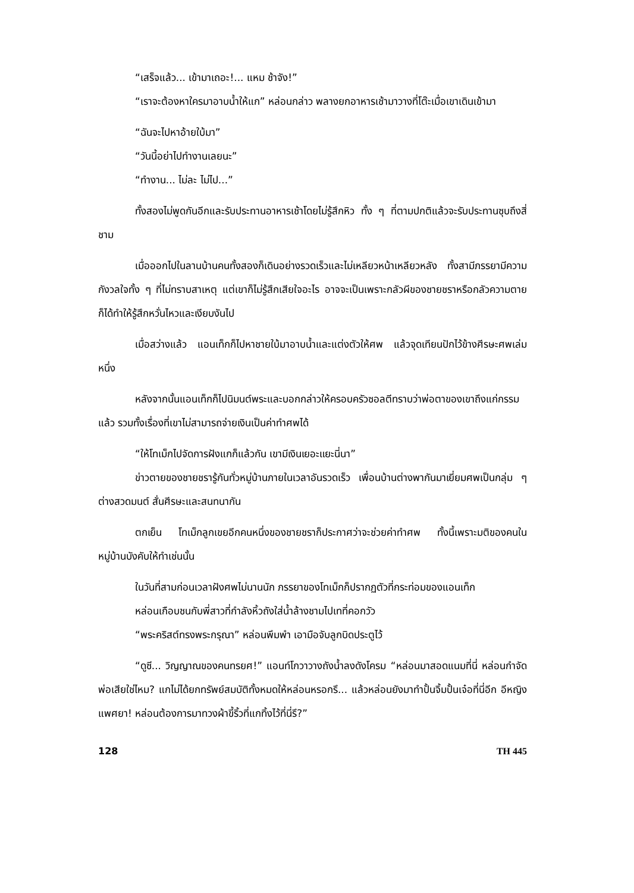“เสร็จแล้ว... เข้ามาเถอะ!... แหม ช้าจัง!”
“เราจะต้องหาใครมาอาบน้ำให้แก” หล่อนกล่าว พลางยกอาหารเช้ามาวางที่โต๊ะเมื่อเขาเดินเข้ามา
“ฉันจะไปหาอ้ายใบ้มา”
“วันนี้อย่าไปทำงานเลยนะ”
“ทำงาน... ไม่ละ ไม่ไป...”
ทั้งสองไม่พูดกันอีกและรับประทานอาหารเช้าโดยไม่รู้สึกหิว ทั้ง ๆ ที่ตามปกติแล้วจะรับประทานซุบถึงสี่ชาม
เมื่อออกไปในลานบ้านคนทั้งสองก็เดินอย่างรวดเร็วและไม่เหลียวหน้าเหลียวหลัง ทั้งสามีภรรยามีความกังวลใจทั้ง ๆ ที่ไม่ทราบสาเหตุ แต่เขาก็ไม่รู้สึกเสียใจอะไร อาจจะเป็นเพราะกลัวผีของชายชราหรือกลัวความตายก็ได้ทำให้รู้สึกหวั่นไหวและเงียบงันไป
เมื่อสว่างแล้ว แอนเท็กก็ไปหาชายใบ้มาอาบน้ำและแต่งตัวให้ศพ แล้วจุดเทียนปักไว้ข้างศีรษะศพเล่มหนึ่ง
หลังจากนั้นแอนเท็กก็ไปนิมนต์พระและบอกกล่าวให้ครอบครัวซอลตีทราบว่าพ่อตาของเขาถึงแก่กรรมแล้ว รวมทั้งเรื่องที่เขาไม่สามารถจ่ายเงินเป็นค่าทำศพได้
“ให้โทเม็กไปจัดการฝังแกก็แล้วกัน เขามีเงินเยอะแยะนี่นา”
ข่าวตายของชายชรารู้กันทั่วหมู่บ้านภายในเวลาอันรวดเร็ว เพื่อนบ้านต่างพากันมาเยี่ยมศพเป็นกลุ่ม ๆ ต่างสวดมนต์ สั่นศีรษะและสนทนากัน
ตกเย็น โทเม็กลูกเขยอีกคนหนึ่งของชายชราก็ประกาศว่าจะช่วยค่าทำศพ ทั้งนี้เพราะมติของคนในหมู่บ้านบังคับให้ทำเช่นนั้น
ในวันที่สามก่อนเวลาฝังศพไม่นานนัก ภรรยาของโทเม็กก็ปรากฏตัวที่กระท่อมของแอนเท็ก
หล่อนเกือบชนกับพี่สาวที่กำลังหิ้วถังใส่น้ำล้างชามไปเทที่คอกวัว
“พระคริสต์ทรงพระกรุณา” หล่อนพึมพำ เอามือจับลูกบิดประตูไว้
“ดูซี... วิญญาณของคนทรยศ!” แอนท์โกวาวางถังน้ำลงดังโครม “หล่อนมาสอดแนมที่นี่ หล่อนกำจัดพ่อเสียใช่ไหม? แกไม่ได้ยกทรัพย์สมบัติทั้งหมดให้หล่อนหรอกรึ... แล้วหล่อนยังมาทำปั้นจิ้มปั้นเจ๋อที่นี่อีก อีหญิงแพศยา! หล่อนต้องการมาทวงผ้าขี้ริ้วที่แกทิ้งไว้ที่นี่รึ?”
128 TH 445